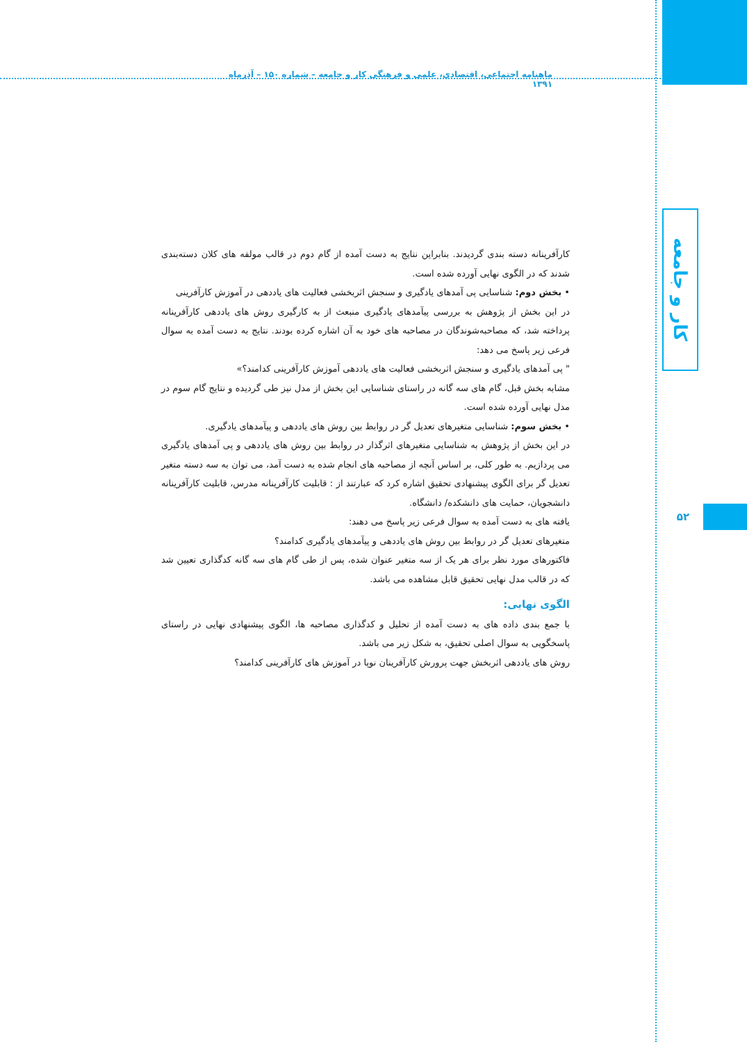ماهنامه اجتماعی، اقتصادی، علمی و فرهنگی کار و جامعه – شماره ۱۵۰ – آذرماه ۱۳۹۱
کار و جامعه
۵۲
کارآفرینانه دسته بندی گردیدند. بنابراین نتایج به دست آمده از گام دوم در قالب مولفه های کلان دسته‌بندی شدند که در الگوی نهایی آورده شده است.
• بخش دوم: شناسایی پی آمدهای یادگیری و سنجش اثربخشی فعالیت های یاددهی در آموزش کارآفرینی
در این بخش از پژوهش به بررسی پیآمدهای یادگیری منبعث از به کارگیری روش های یاددهی کارآفرینانه پرداخته شد، که مصاحبه‌شوندگان در مصاحبه های خود به آن اشاره کرده بودند. نتایج به دست آمده به سوال فرعی زیر پاسخ می دهد:
" پی آمدهای یادگیری و سنجش اثربخشی فعالیت های یاددهی آموزش کارآفرینی کدامند؟»
مشابه بخش قبل، گام های سه گانه در راستای شناسایی این بخش از مدل نیز طی گردیده و نتایج گام سوم در مدل نهایی آورده شده است.
• بخش سوم: شناسایی متغیرهای تعدیل گر در روابط بین روش های یاددهی و پیآمدهای یادگیری.
در این بخش از پژوهش به شناسایی متغیرهای اثرگذار در روابط بین روش های یاددهی و پی آمدهای یادگیری می پردازیم. به طور کلی، بر اساس آنچه از مصاحبه های انجام شده به دست آمد، می توان به سه دسته متغیر تعدیل گر برای الگوی پیشنهادی تحقیق اشاره کرد که عبارتند از : قابلیت کارآفرینانه مدرس، قابلیت کارآفرینانه دانشجویان، حمایت های دانشکده/ دانشگاه.
یافته های به دست آمده به سوال فرعی زیر پاسخ می دهند:
متغیرهای تعدیل گر در روابط بین روش های یاددهی و پیآمدهای یادگیری کدامند؟
فاکتورهای مورد نظر برای هر یک از سه متغیر عنوان شده، پس از طی گام های سه گانه کدگذاری تعیین شد که در قالب مدل نهایی تحقیق قابل مشاهده می باشد.
الگوی نهایی:
با جمع بندی داده های به دست آمده از تحلیل و کدگذاری مصاحبه ها، الگوی پیشنهادی نهایی در راستای پاسخگویی به سوال اصلی تحقیق، به شکل زیر می باشد.
روش های یاددهی اثربخش جهت پرورش کارآفرینان نوپا در آموزش های کارآفرینی کدامند؟